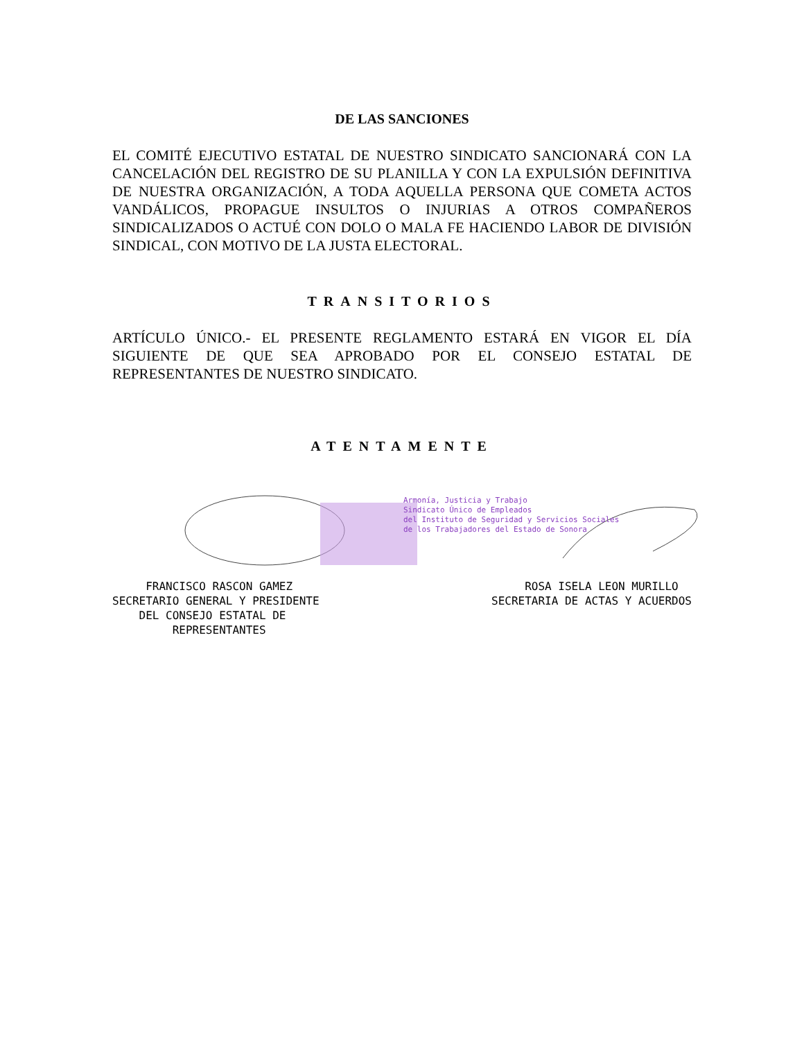DE LAS SANCIONES
EL COMITÉ EJECUTIVO ESTATAL DE NUESTRO SINDICATO SANCIONARÁ CON LA CANCELACIÓN DEL REGISTRO DE SU PLANILLA Y CON LA EXPULSIÓN DEFINITIVA DE NUESTRA ORGANIZACIÓN, A TODA AQUELLA PERSONA QUE COMETA ACTOS VANDÁLICOS, PROPAGUE INSULTOS O INJURIAS A OTROS COMPAÑEROS SINDICALIZADOS O ACTUÉ CON DOLO O MALA FE HACIENDO LABOR DE DIVISIÓN SINDICAL, CON MOTIVO DE LA JUSTA ELECTORAL.
TRANSITORIOS
ARTÍCULO ÚNICO.- EL PRESENTE REGLAMENTO ESTARÁ EN VIGOR EL DÍA SIGUIENTE DE QUE SEA APROBADO POR EL CONSEJO ESTATAL DE REPRESENTANTES DE NUESTRO SINDICATO.
ATENTAMENTE
Armonía, Justicia y Trabajo
Sindicato Único de Empleados
del Instituto de Seguridad y Servicios Sociales
de los Trabajadores del Estado de Sonora
FRANCISCO RASCON GAMEZ
SECRETARIO GENERAL Y PRESIDENTE
DEL CONSEJO ESTATAL DE
REPRESENTANTES
ROSA ISELA LEON MURILLO
SECRETARIA DE ACTAS Y ACUERDOS